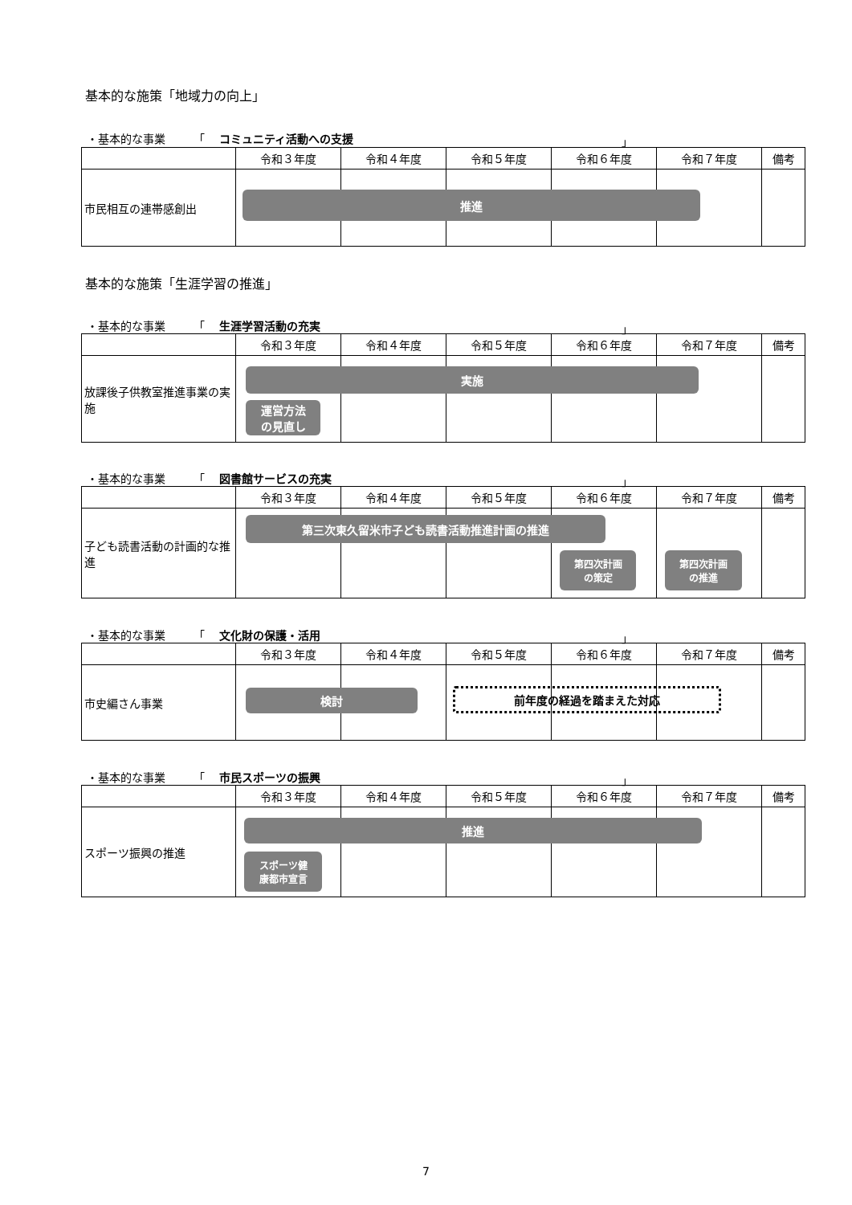基本的な施策「地域力の向上」
・基本的な事業　　　「 コミュニティ活動への支援 」
| | 令和３年度 | 令和４年度 | 令和５年度 | 令和６年度 | 令和７年度 | 備考 |
| --- | --- | --- | --- | --- | --- | --- |
| 市民相互の連帯感創出 | 推進 | | | | | |
基本的な施策「生涯学習の推進」
・基本的な事業　　　「 生涯学習活動の充実 」
| | 令和３年度 | 令和４年度 | 令和５年度 | 令和６年度 | 令和７年度 | 備考 |
| --- | --- | --- | --- | --- | --- | --- |
| 放課後子供教室推進事業の実施 | 実施 運営方法 の見直し | | | | | |
・基本的な事業　　　「 図書館サービスの充実 」
| | 令和３年度 | 令和４年度 | 令和５年度 | 令和６年度 | 令和７年度 | 備考 |
| --- | --- | --- | --- | --- | --- | --- |
| 子ども読書活動の計画的な推進 | 第三次東久留米市子ども読書活動推進計画の推進 | | | 第四次計画 の策定 | 第四次計画 の推進 | |
・基本的な事業　　　「 文化財の保護・活用 」
| | 令和３年度 | 令和４年度 | 令和５年度 | 令和６年度 | 令和７年度 | 備考 |
| --- | --- | --- | --- | --- | --- | --- |
| 市史編さん事業 | 検討 | | 前年度の経過を踏まえた対応 | | | |
・基本的な事業　　　「 市民スポーツの振興 」
| | 令和３年度 | 令和４年度 | 令和５年度 | 令和６年度 | 令和７年度 | 備考 |
| --- | --- | --- | --- | --- | --- | --- |
| スポーツ振興の推進 | 推進 スポーツ健 康都市宣言 | | | | | |
7